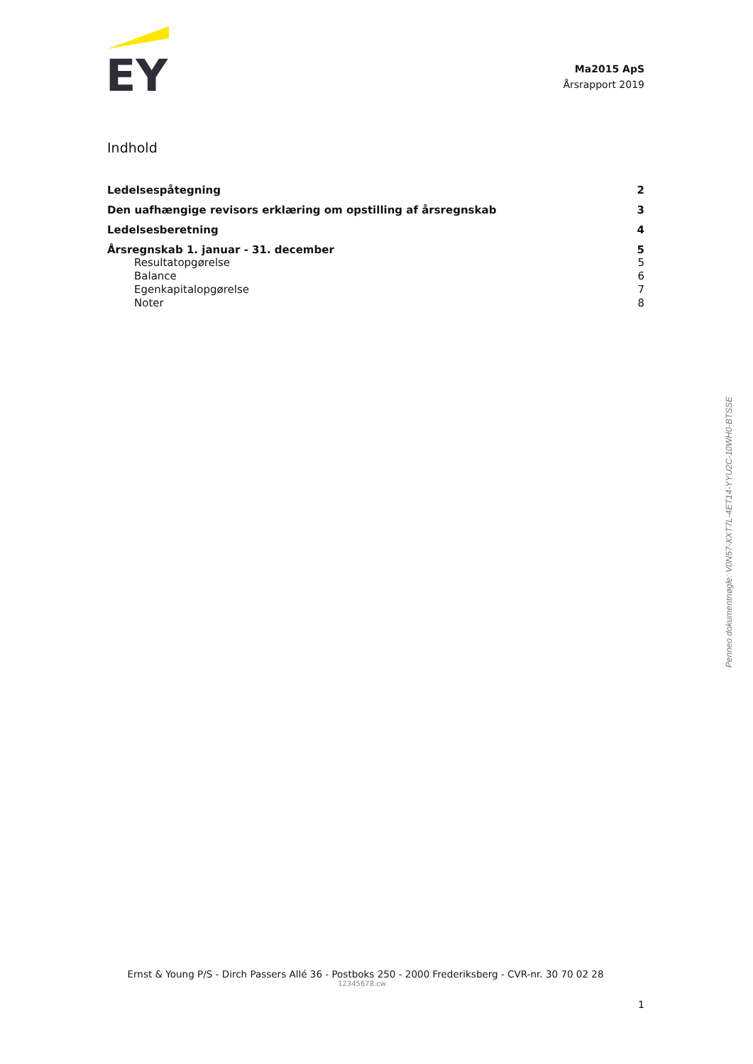EY
Ma2015 ApS
Årsrapport 2019
Indhold
Ledelsespåtegning 2
Den uafhængige revisors erklæring om opstilling af årsregnskab 3
Ledelsesberetning 4
Årsregnskab 1. januar - 31. december 5
Resultatopgørelse 5
Balance 6
Egenkapitalopgørelse 7
Noter 8
Ernst & Young P/S - Dirch Passers Allé 36 - Postboks 250 - 2000 Frederiksberg - CVR-nr. 30 70 02 28
12345678.cw
1
Penneo dokumentnøgle: V0N57-XXT7L-4ET14-YYU2C-10WH0-BTSSE